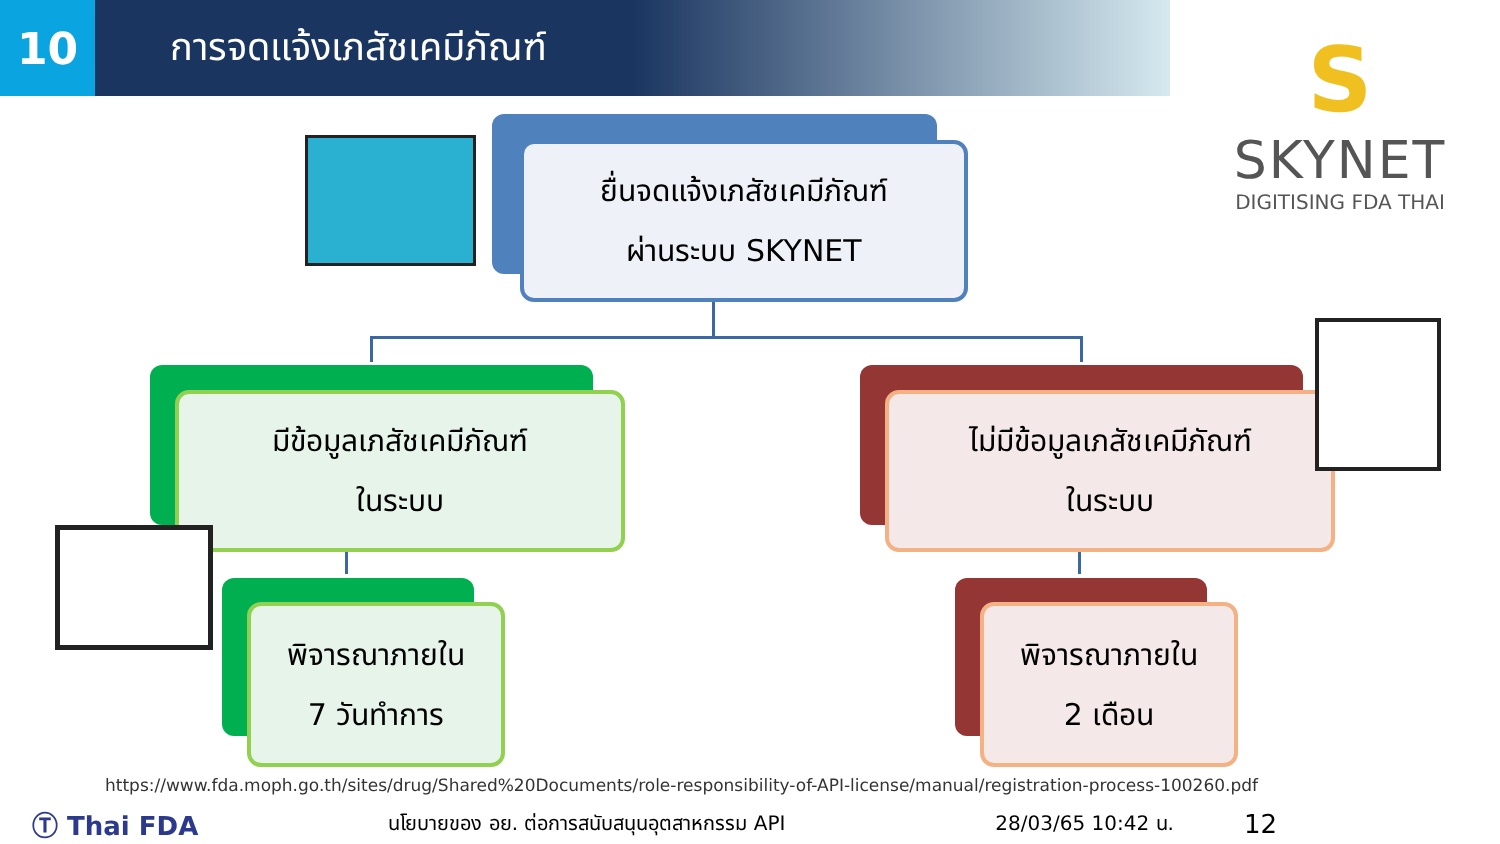10
การจดแจ้งเภสัชเคมีภัณฑ์
S
SKYNET
DIGITISING FDA THAI
ยื่นจดแจ้งเภสัชเคมีภัณฑ์
ผ่านระบบ SKYNET
มีข้อมูลเภสัชเคมีภัณฑ์
ในระบบ
ไม่มีข้อมูลเภสัชเคมีภัณฑ์
ในระบบ
พิจารณาภายใน
7 วันทำการ
พิจารณาภายใน
2 เดือน
https://www.fda.moph.go.th/sites/drug/Shared%20Documents/role-responsibility-of-API-license/manual/registration-process-100260.pdf
Ⓣ Thai FDA นโยบายของ อย. ต่อการสนับสนุนอุตสาหกรรม API 28/03/65 10:42 น. 12